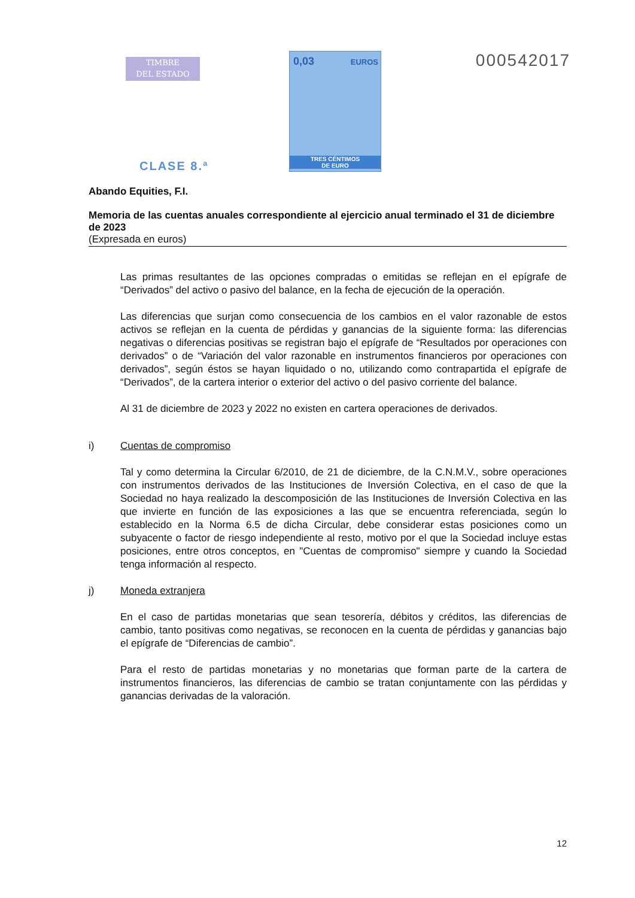TIMBRE
DEL ESTADO
0,03 EUROS
TRES CÉNTIMOS
DE EURO
000542017
CLASE 8.ª
Abando Equities, F.I.
Memoria de las cuentas anuales correspondiente al ejercicio anual terminado el 31 de diciembre de 2023
(Expresada en euros)
Las primas resultantes de las opciones compradas o emitidas se reflejan en el epígrafe de “Derivados” del activo o pasivo del balance, en la fecha de ejecución de la operación.
Las diferencias que surjan como consecuencia de los cambios en el valor razonable de estos activos se reflejan en la cuenta de pérdidas y ganancias de la siguiente forma: las diferencias negativas o diferencias positivas se registran bajo el epígrafe de “Resultados por operaciones con derivados” o de “Variación del valor razonable en instrumentos financieros por operaciones con derivados”, según éstos se hayan liquidado o no, utilizando como contrapartida el epígrafe de “Derivados”, de la cartera interior o exterior del activo o del pasivo corriente del balance.
Al 31 de diciembre de 2023 y 2022 no existen en cartera operaciones de derivados.
i) Cuentas de compromiso
Tal y como determina la Circular 6/2010, de 21 de diciembre, de la C.N.M.V., sobre operaciones con instrumentos derivados de las Instituciones de Inversión Colectiva, en el caso de que la Sociedad no haya realizado la descomposición de las Instituciones de Inversión Colectiva en las que invierte en función de las exposiciones a las que se encuentra referenciada, según lo establecido en la Norma 6.5 de dicha Circular, debe considerar estas posiciones como un subyacente o factor de riesgo independiente al resto, motivo por el que la Sociedad incluye estas posiciones, entre otros conceptos, en "Cuentas de compromiso" siempre y cuando la Sociedad tenga información al respecto.
j) Moneda extranjera
En el caso de partidas monetarias que sean tesorería, débitos y créditos, las diferencias de cambio, tanto positivas como negativas, se reconocen en la cuenta de pérdidas y ganancias bajo el epígrafe de “Diferencias de cambio”.
Para el resto de partidas monetarias y no monetarias que forman parte de la cartera de instrumentos financieros, las diferencias de cambio se tratan conjuntamente con las pérdidas y ganancias derivadas de la valoración.
12